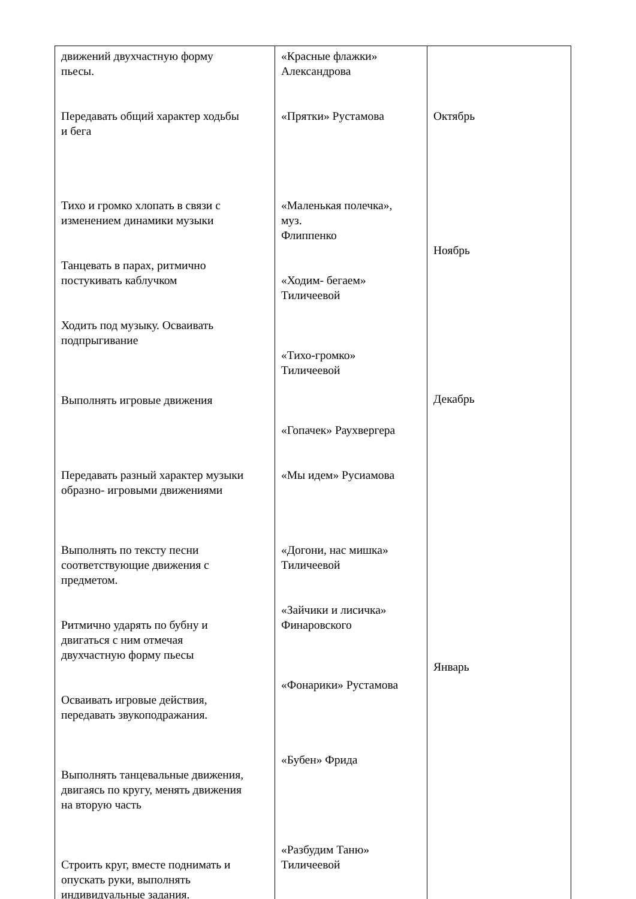| движений двухчастную форму пьесы. Передавать общий характер ходьбы и бега Тихо и громко хлопать в связи с изменением динамики музыки Танцевать в парах, ритмично постукивать каблучком Ходить под музыку. Осваивать подпрыгивание Выполнять игровые движения Передавать разный характер музыки образно- игровыми движениями Выполнять по тексту песни соответствующие движения с предметом. Ритмично ударять по бубну и двигаться с ним отмечая двухчастную форму пьесы Осваивать игровые действия, передавать звукоподражания. Выполнять танцевальные движения, двигаясь по кругу, менять движения на вторую часть Строить круг, вместе поднимать и опускать руки, выполнять индивидуальные задания. | «Красные флажки» Александрова «Прятки» Рустамова «Маленькая полечка», муз. Флиппенко «Ходим- бегаем» Тиличеевой «Тихо-громко» Тиличеевой «Гопачек» Раухвергера «Мы идем» Русиамова «Догони, нас мишка» Тиличеевой «Зайчики и лисичка» Финаровского «Фонарики» Рустамова «Бубен» Фрида «Разбудим Таню» Тиличеевой | Октябрь Ноябрь Декабрь Январь |